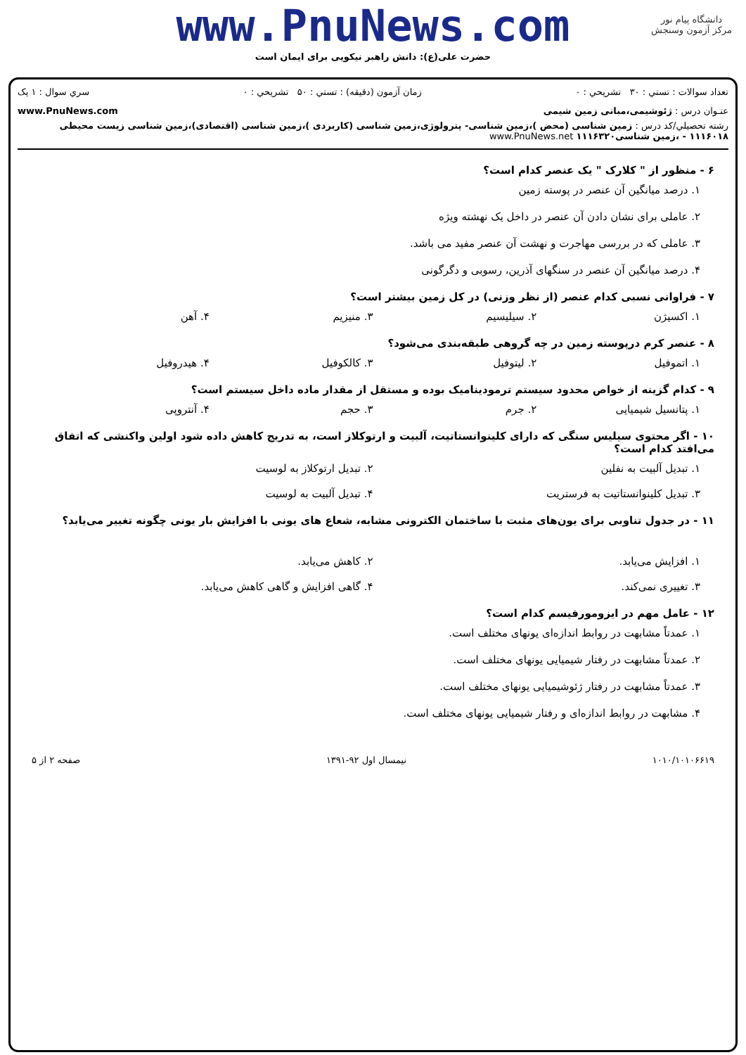دانشگاه پیام نور
مرکز آزمون وسنجش
www.PnuNews.com
حضرت علی(ع): دانش راهبر نیکویی برای ایمان است
تعداد سوالات : تستي : ۳۰ تشريحي : ۰ زمان آزمون (دقيقه) : تستي : ۵۰ تشريحي : ۰ سري سوال : ۱ يک
عنـوان درس : ژئوشیمی،مبانی زمین شیمی www.PnuNews.com
رشته تحصيلي/کد درس : زمین شناسی (محض )،زمین شناسی- پترولوژی،زمین شناسی (کاربردی )،زمین شناسی (اقتصادی)،زمین شناسی زیست محیطی ۱۱۱۶۰۱۸ - ،زمین شناسی۱۱۱۶۳۲۰ www.PnuNews.net
۶ - منظور از " کلارک " یک عنصر کدام است؟
۱. درصد میانگین آن عنصر در پوسته زمین
۲. عاملی برای نشان دادن آن عنصر در داخل یک نهشته ویژه
۳. عاملی که در بررسی مهاجرت و نهشت آن عنصر مفید می باشد.
۴. درصد میانگین آن عنصر در سنگهای آذرین، رسوبی و دگرگونی
۷ - فراوانی نسبی کدام عنصر (از نظر وزنی) در کل زمین بیشتر است؟
۱. اکسیژن ۲. سیلیسیم ۳. منیزیم ۴. آهن
۸ - عنصر کرم درپوسته زمین در چه گروهی طبقه‌بندی می‌شود؟
۱. اتموفیل ۲. لیتوفیل ۳. کالکوفیل ۴. هیدروفیل
۹ - کدام گزینه از خواص محدود سیستم ترمودینامیک بوده و مستقل از مقدار ماده داخل سیستم است؟
۱. پتانسیل شیمیایی ۲. جرم ۳. حجم ۴. آنتروپی
۱۰ - اگر محتوی سیلیس سنگی که دارای کلینوانستاتیت، آلبیت و ارتوکلاز است، به تدریج کاهش داده شود اولین واکنشی که اتفاق می‌افتد کدام است؟
۱. تبدیل آلبیت به نفلین ۲. تبدیل ارتوکلاز به لوسیت ۳. تبدیل کلینوانستاتیت به فرستریت ۴. تبدیل آلبیت به لوسیت
۱۱ - در جدول تناوبی برای یون‌های مثبت با ساختمان الکترونی مشابه، شعاع های یونی با افزایش بار یونی چگونه تغییر می‌یابد؟
۱. افزایش می‌یابد. ۲. کاهش می‌یابد. ۳. تغییری نمی‌کند. ۴. گاهی افزایش و گاهی کاهش می‌یابد.
۱۲ - عامل مهم در ایزومورفیسم کدام است؟
۱. عمدتاً مشابهت در روابط اندازه‌ای یونهای مختلف است.
۲. عمدتاً مشابهت در رفتار شیمیایی یونهای مختلف است.
۳. عمدتاً مشابهت در رفتار ژئوشیمیایی یونهای مختلف است.
۴. مشابهت در روابط اندازه‌ای و رفتار شیمیایی یونهای مختلف است.
۱۰۱۰/۱۰۱۰۶۶۱۹ نیمسال اول ۹۲-۱۳۹۱ صفحه ۲ از ۵